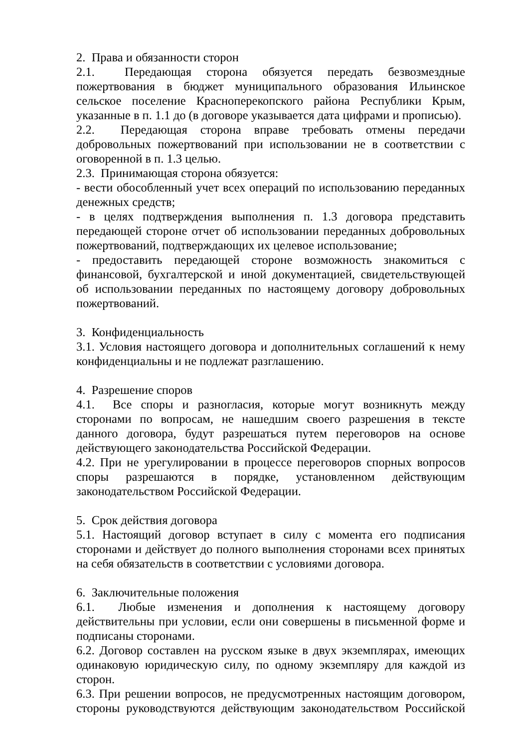2. Права и обязанности сторон
2.1. Передающая сторона обязуется передать безвозмездные пожертвования в бюджет муниципального образования Ильинское сельское поселение Красноперекопского района Республики Крым, указанные в п. 1.1 до (в договоре указывается дата цифрами и прописью).
2.2. Передающая сторона вправе требовать отмены передачи добровольных пожертвований при использовании не в соответствии с оговоренной в п. 1.3 целью.
2.3. Принимающая сторона обязуется:
- вести обособленный учет всех операций по использованию переданных денежных средств;
- в целях подтверждения выполнения п. 1.3 договора представить передающей стороне отчет об использовании переданных добровольных пожертвований, подтверждающих их целевое использование;
- предоставить передающей стороне возможность знакомиться с финансовой, бухгалтерской и иной документацией, свидетельствующей об использовании переданных по настоящему договору добровольных пожертвований.
3. Конфиденциальность
3.1. Условия настоящего договора и дополнительных соглашений к нему конфиденциальны и не подлежат разглашению.
4. Разрешение споров
4.1. Все споры и разногласия, которые могут возникнуть между сторонами по вопросам, не нашедшим своего разрешения в тексте данного договора, будут разрешаться путем переговоров на основе действующего законодательства Российской Федерации.
4.2. При не урегулировании в процессе переговоров спорных вопросов споры разрешаются в порядке, установленном действующим законодательством Российской Федерации.
5. Срок действия договора
5.1. Настоящий договор вступает в силу с момента его подписания сторонами и действует до полного выполнения сторонами всех принятых на себя обязательств в соответствии с условиями договора.
6. Заключительные положения
6.1. Любые изменения и дополнения к настоящему договору действительны при условии, если они совершены в письменной форме и подписаны сторонами.
6.2. Договор составлен на русском языке в двух экземплярах, имеющих одинаковую юридическую силу, по одному экземпляру для каждой из сторон.
6.3. При решении вопросов, не предусмотренных настоящим договором, стороны руководствуются действующим законодательством Российской